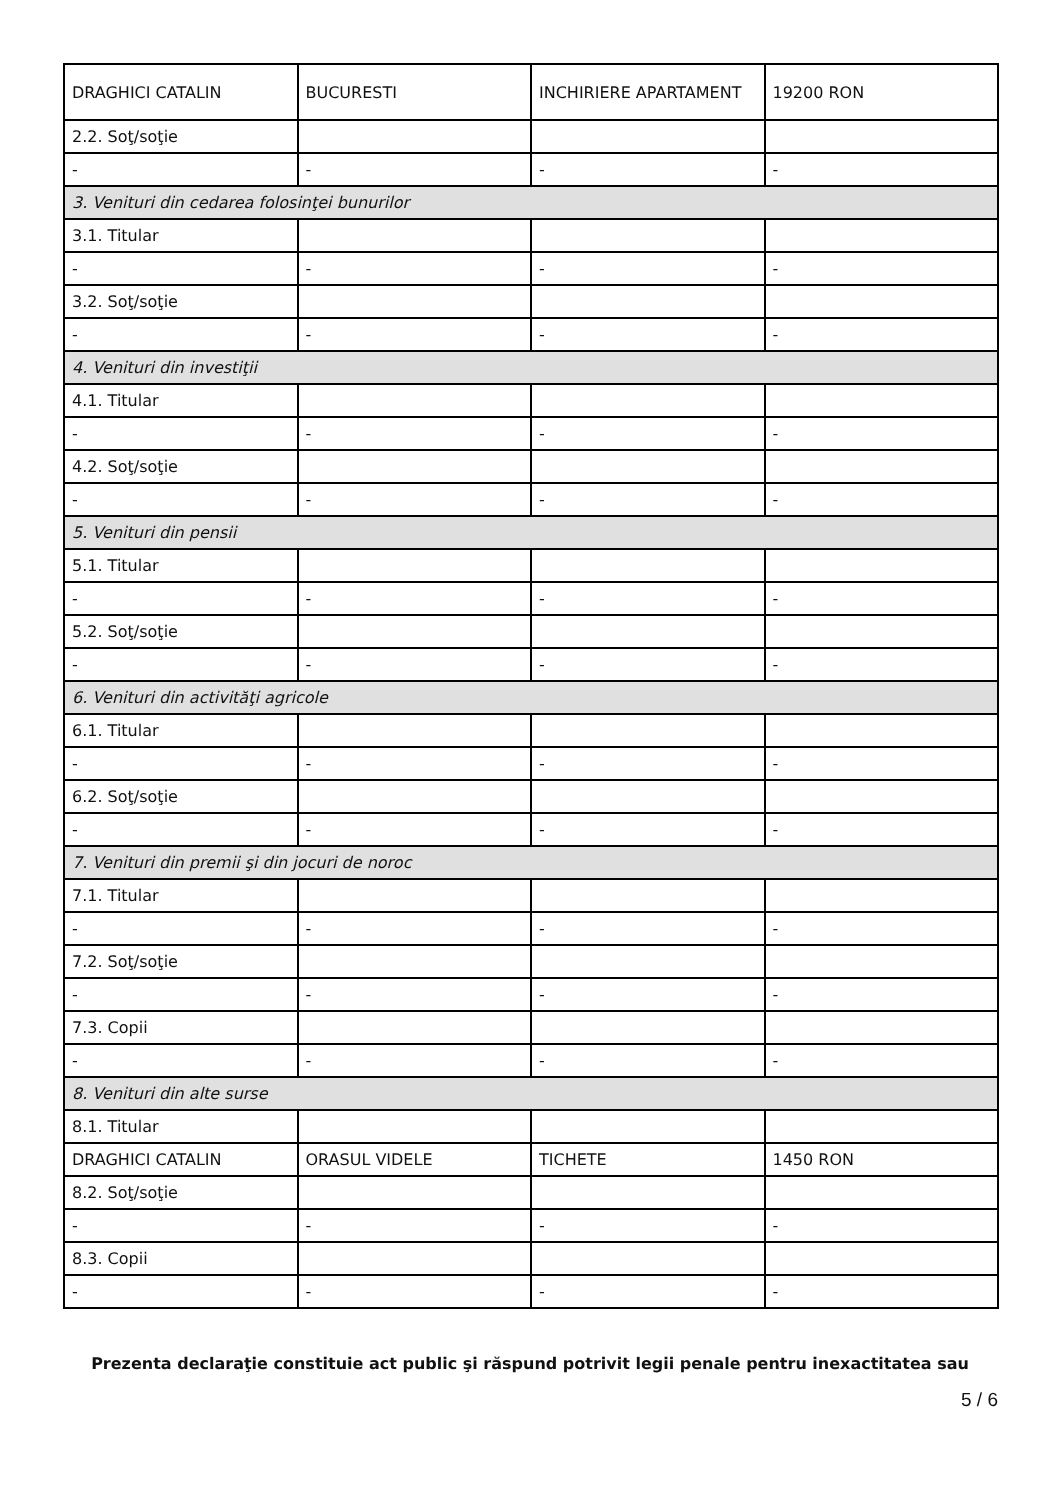| DRAGHICI CATALIN | BUCURESTI | INCHIRIERE APARTAMENT | 19200 RON |
| 2.2. Soţ/soţie | | | |
| - | - | - | - |
| 3. Venituri din cedarea folosinţei bunurilor | | | |
| 3.1. Titular | | | |
| - | - | - | - |
| 3.2. Soţ/soţie | | | |
| - | - | - | - |
| 4. Venituri din investiţii | | | |
| 4.1. Titular | | | |
| - | - | - | - |
| 4.2. Soţ/soţie | | | |
| - | - | - | - |
| 5. Venituri din pensii | | | |
| 5.1. Titular | | | |
| - | - | - | - |
| 5.2. Soţ/soţie | | | |
| - | - | - | - |
| 6. Venituri din activităţi agricole | | | |
| 6.1. Titular | | | |
| - | - | - | - |
| 6.2. Soţ/soţie | | | |
| - | - | - | - |
| 7. Venituri din premii şi din jocuri de noroc | | | |
| 7.1. Titular | | | |
| - | - | - | - |
| 7.2. Soţ/soţie | | | |
| - | - | - | - |
| 7.3. Copii | | | |
| - | - | - | - |
| 8. Venituri din alte surse | | | |
| 8.1. Titular | | | |
| DRAGHICI CATALIN | ORASUL VIDELE | TICHETE | 1450 RON |
| 8.2. Soţ/soţie | | | |
| - | - | - | - |
| 8.3. Copii | | | |
| - | - | - | - |
Prezenta declaraţie constituie act public şi răspund potrivit legii penale pentru inexactitatea sau
5 / 6